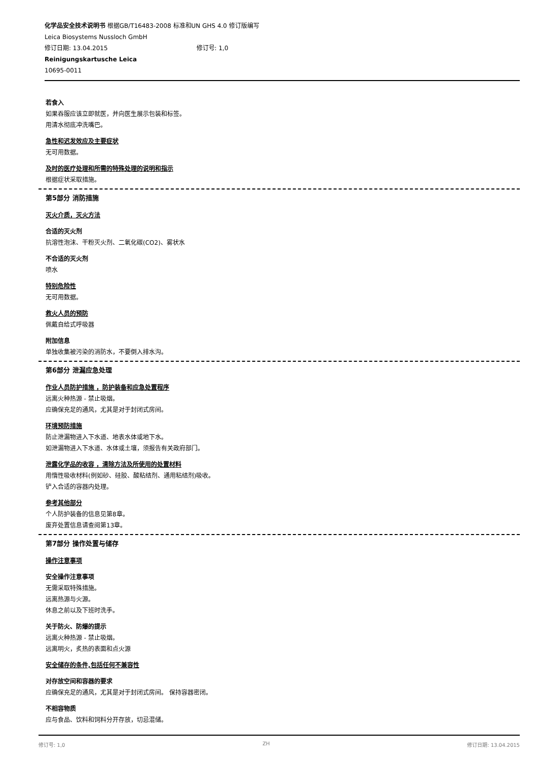化学品安全技术说明书 根据GB/T16483-2008 标准和UN GHS 4.0 修订版编写
Leica Biosystems Nussloch GmbH
修订日期: 13.04.2015 修订号: 1,0
Reinigungskartusche Leica
10695-0011
若食入
如果吞服应该立即就医，并向医生展示包装和标签。
用清水彻底冲洗嘴巴。
急性和迟发效应及主要症状
无可用数据。
及时的医疗处理和所需的特殊处理的说明和指示
根据症状采取措施。
第5部分 消防措施
灭火介质，灭火方法
合适的灭火剂
抗溶性泡沫、干粉灭火剂、二氧化碳(CO2)、雾状水
不合适的灭火剂
喷水
特别危险性
无可用数据。
救火人员的预防
佩戴自给式呼吸器
附加信息
单独收集被污染的消防水，不要倒入排水沟。
第6部分 泄漏应急处理
作业人员防护措施 ，防护装备和应急处置程序
远离火种热源 - 禁止吸烟。
应确保充足的通风，尤其是对于封闭式房间。
环境预防措施
防止泄漏物进入下水道、地表水体或地下水。
如泄漏物进入下水道、水体或土壤，须报告有关政府部门。
泄露化学品的收容 ，清除方法及所使用的处置材料
用惰性吸收材料(例如砂、硅胶、酸粘结剂、通用粘结剂)吸收。
铲入合适的容器内处理。
参考其他部分
个人防护装备的信息见第8章。
废弃处置信息请查阅第13章。
第7部分 操作处置与储存
操作注意事项
安全操作注意事项
无需采取特殊措施。
远离热源与火源。
休息之前以及下班时洗手。
关于防火、防爆的提示
远离火种热源 - 禁止吸烟。
远离明火，炙热的表面和点火源
安全储存的条件,包括任何不兼容性
对存放空间和容器的要求
应确保充足的通风，尤其是对于封闭式房间。 保持容器密闭。
不相容物质
应与食品、饮料和饲料分开存放，切忌混储。
修订号: 1,0 ZH 修订日期: 13.04.2015